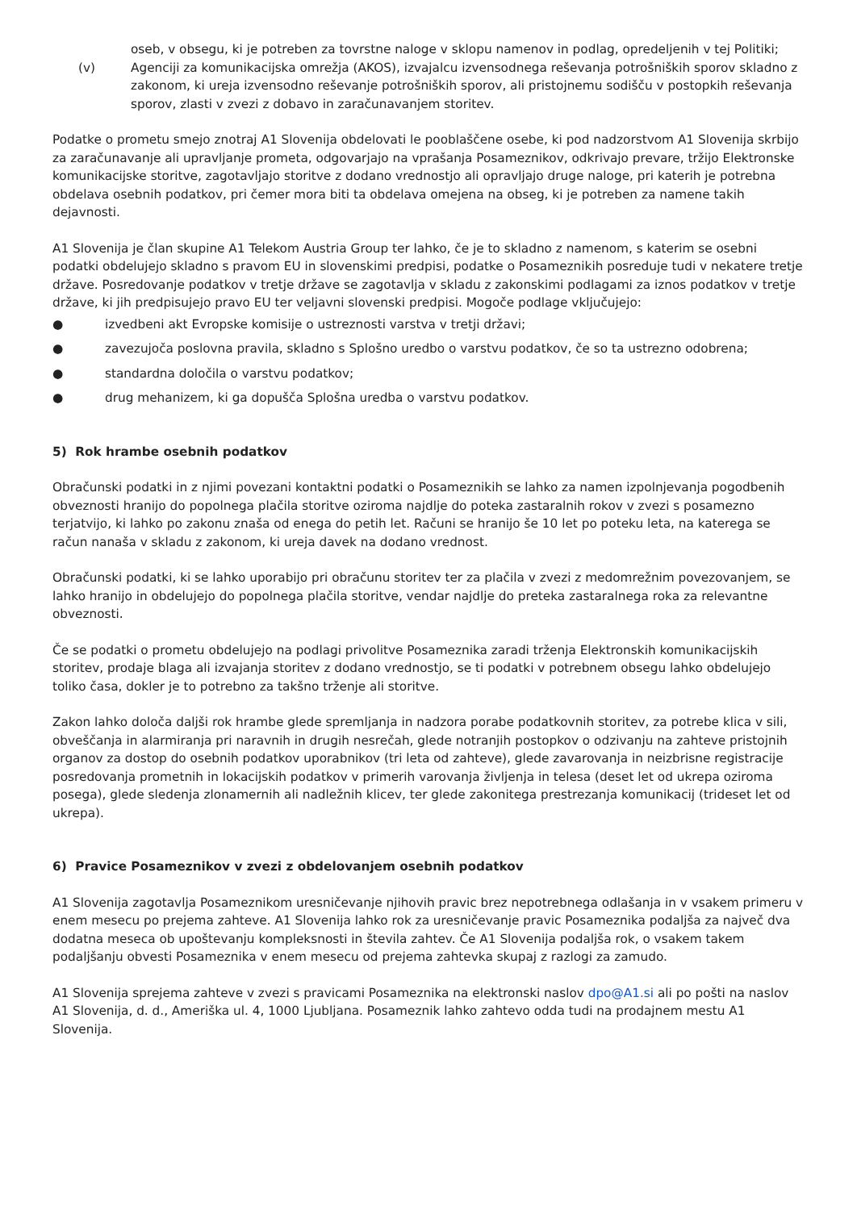oseb, v obsegu, ki je potreben za tovrstne naloge v sklopu namenov in podlag, opredeljenih v tej Politiki;
(v) Agenciji za komunikacijska omrežja (AKOS), izvajalcu izvensodnega reševanja potrošniških sporov skladno z zakonom, ki ureja izvensodno reševanje potrošniških sporov, ali pristojnemu sodišču v postopkih reševanja sporov, zlasti v zvezi z dobavo in zaračunavanjem storitev.
Podatke o prometu smejo znotraj A1 Slovenija obdelovati le pooblaščene osebe, ki pod nadzorstvom A1 Slovenija skrbijo za zaračunavanje ali upravljanje prometa, odgovarjajo na vprašanja Posameznikov, odkrivajo prevare, tržijo Elektronske komunikacijske storitve, zagotavljajo storitve z dodano vrednostjo ali opravljajo druge naloge, pri katerih je potrebna obdelava osebnih podatkov, pri čemer mora biti ta obdelava omejena na obseg, ki je potreben za namene takih dejavnosti.
A1 Slovenija je član skupine A1 Telekom Austria Group ter lahko, če je to skladno z namenom, s katerim se osebni podatki obdelujejo skladno s pravom EU in slovenskimi predpisi, podatke o Posameznikih posreduje tudi v nekatere tretje države. Posredovanje podatkov v tretje države se zagotavlja v skladu z zakonskimi podlagami za iznos podatkov v tretje države, ki jih predpisujejo pravo EU ter veljavni slovenski predpisi. Mogoče podlage vključujejo:
● izvedbeni akt Evropske komisije o ustreznosti varstva v tretji državi;
● zavezujoča poslovna pravila, skladno s Splošno uredbo o varstvu podatkov, če so ta ustrezno odobrena;
● standardna določila o varstvu podatkov;
● drug mehanizem, ki ga dopušča Splošna uredba o varstvu podatkov.
5) Rok hrambe osebnih podatkov
Obračunski podatki in z njimi povezani kontaktni podatki o Posameznikih se lahko za namen izpolnjevanja pogodbenih obveznosti hranijo do popolnega plačila storitve oziroma najdlje do poteka zastaralnih rokov v zvezi s posamezno terjatvijo, ki lahko po zakonu znaša od enega do petih let. Računi se hranijo še 10 let po poteku leta, na katerega se račun nanaša v skladu z zakonom, ki ureja davek na dodano vrednost.
Obračunski podatki, ki se lahko uporabijo pri obračunu storitev ter za plačila v zvezi z medomrežnim povezovanjem, se lahko hranijo in obdelujejo do popolnega plačila storitve, vendar najdlje do preteka zastaralnega roka za relevantne obveznosti.
Če se podatki o prometu obdelujejo na podlagi privolitve Posameznika zaradi trženja Elektronskih komunikacijskih storitev, prodaje blaga ali izvajanja storitev z dodano vrednostjo, se ti podatki v potrebnem obsegu lahko obdelujejo toliko časa, dokler je to potrebno za takšno trženje ali storitve.
Zakon lahko določa daljši rok hrambe glede spremljanja in nadzora porabe podatkovnih storitev, za potrebe klica v sili, obveščanja in alarmiranja pri naravnih in drugih nesrečah, glede notranjih postopkov o odzivanju na zahteve pristojnih organov za dostop do osebnih podatkov uporabnikov (tri leta od zahteve), glede zavarovanja in neizbrisne registracije posredovanja prometnih in lokacijskih podatkov v primerih varovanja življenja in telesa (deset let od ukrepa oziroma posega), glede sledenja zlonamernih ali nadležnih klicev, ter glede zakonitega prestrezanja komunikacij (trideset let od ukrepa).
6) Pravice Posameznikov v zvezi z obdelovanjem osebnih podatkov
A1 Slovenija zagotavlja Posameznikom uresničevanje njihovih pravic brez nepotrebnega odlašanja in v vsakem primeru v enem mesecu po prejema zahteve. A1 Slovenija lahko rok za uresničevanje pravic Posameznika podaljša za največ dva dodatna meseca ob upoštevanju kompleksnosti in števila zahtev. Če A1 Slovenija podaljša rok, o vsakem takem podaljšanju obvesti Posameznika v enem mesecu od prejema zahtevka skupaj z razlogi za zamudo.
A1 Slovenija sprejema zahteve v zvezi s pravicami Posameznika na elektronski naslov dpo@A1.si ali po pošti na naslov A1 Slovenija, d. d., Ameriška ul. 4, 1000 Ljubljana. Posameznik lahko zahtevo odda tudi na prodajnem mestu A1 Slovenija.